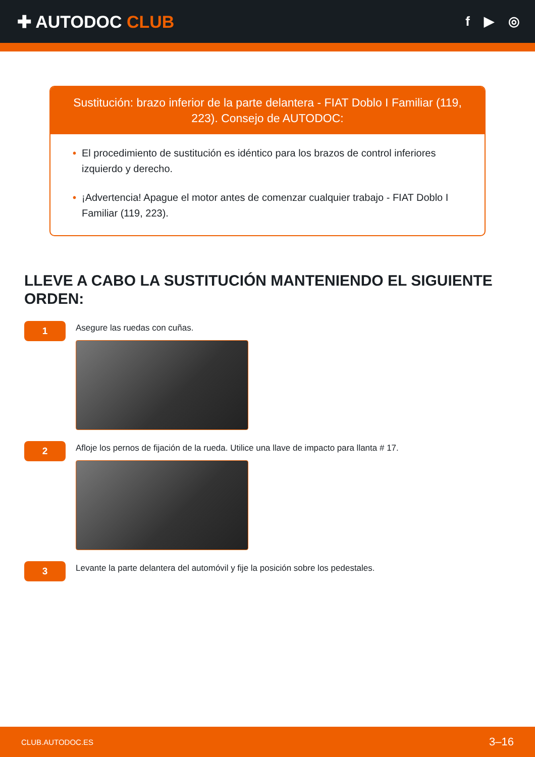✚ AUTODOC CLUB
f ▶ ◎
Sustitución: brazo inferior de la parte delantera - FIAT Doblo I Familiar (119, 223). Consejo de AUTODOC:
• El procedimiento de sustitución es idéntico para los brazos de control inferiores izquierdo y derecho.
• ¡Advertencia! Apague el motor antes de comenzar cualquier trabajo - FIAT Doblo I Familiar (119, 223).
LLEVE A CABO LA SUSTITUCIÓN MANTENIENDO EL SIGUIENTE ORDEN:
1
Asegure las ruedas con cuñas.
2
Afloje los pernos de fijación de la rueda. Utilice una llave de impacto para llanta # 17.
3
Levante la parte delantera del automóvil y fije la posición sobre los pedestales.
CLUB.AUTODOC.ES 3–16